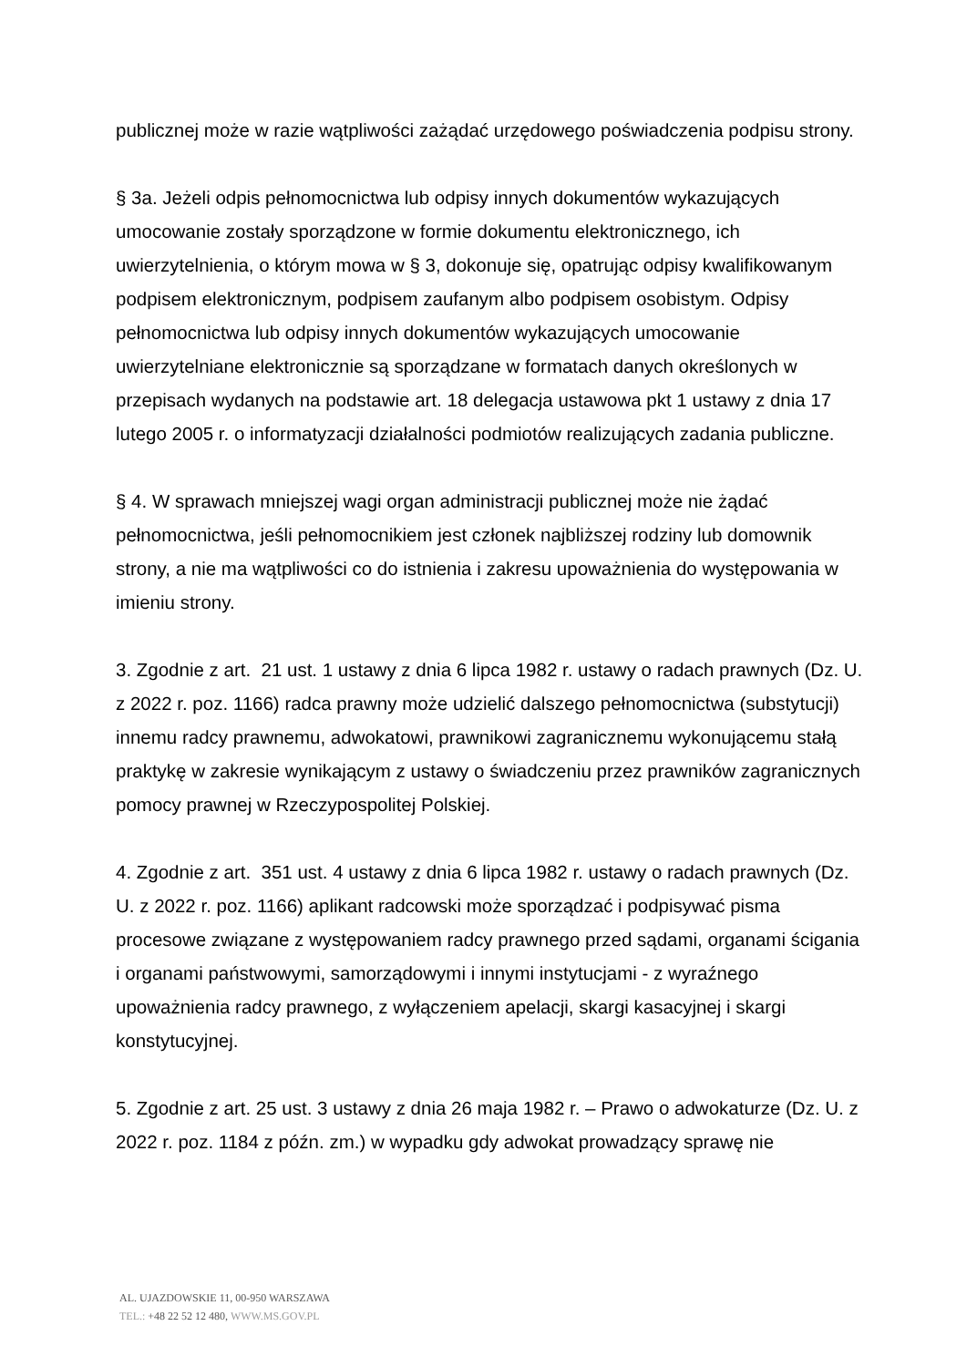publicznej może w razie wątpliwości zażądać urzędowego poświadczenia podpisu strony.
§ 3a. Jeżeli odpis pełnomocnictwa lub odpisy innych dokumentów wykazujących umocowanie zostały sporządzone w formie dokumentu elektronicznego, ich uwierzytelnienia, o którym mowa w § 3, dokonuje się, opatrując odpisy kwalifikowanym podpisem elektronicznym, podpisem zaufanym albo podpisem osobistym. Odpisy pełnomocnictwa lub odpisy innych dokumentów wykazujących umocowanie uwierzytelniane elektronicznie są sporządzane w formatach danych określonych w przepisach wydanych na podstawie art. 18 delegacja ustawowa pkt 1 ustawy z dnia 17 lutego 2005 r. o informatyzacji działalności podmiotów realizujących zadania publiczne.
§ 4. W sprawach mniejszej wagi organ administracji publicznej może nie żądać pełnomocnictwa, jeśli pełnomocnikiem jest członek najbliższej rodziny lub domownik strony, a nie ma wątpliwości co do istnienia i zakresu upoważnienia do występowania w imieniu strony.
3. Zgodnie z art. 21 ust. 1 ustawy z dnia 6 lipca 1982 r. ustawy o radach prawnych (Dz. U. z 2022 r. poz. 1166) radca prawny może udzielić dalszego pełnomocnictwa (substytucji) innemu radcy prawnemu, adwokatowi, prawnikowi zagranicznemu wykonującemu stałą praktykę w zakresie wynikającym z ustawy o świadczeniu przez prawników zagranicznych pomocy prawnej w Rzeczypospolitej Polskiej.
4. Zgodnie z art. 351 ust. 4 ustawy z dnia 6 lipca 1982 r. ustawy o radach prawnych (Dz. U. z 2022 r. poz. 1166) aplikant radcowski może sporządzać i podpisywać pisma procesowe związane z występowaniem radcy prawnego przed sądami, organami ścigania i organami państwowymi, samorządowymi i innymi instytucjami - z wyraźnego upoważnienia radcy prawnego, z wyłączeniem apelacji, skargi kasacyjnej i skargi konstytucyjnej.
5. Zgodnie z art. 25 ust. 3 ustawy z dnia 26 maja 1982 r. – Prawo o adwokaturze (Dz. U. z 2022 r. poz. 1184 z późn. zm.) w wypadku gdy adwokat prowadzący sprawę nie
AL. UJAZDOWSKIE 11, 00-950 WARSZAWA
TEL.: +48 22 52 12 480, WWW.MS.GOV.PL